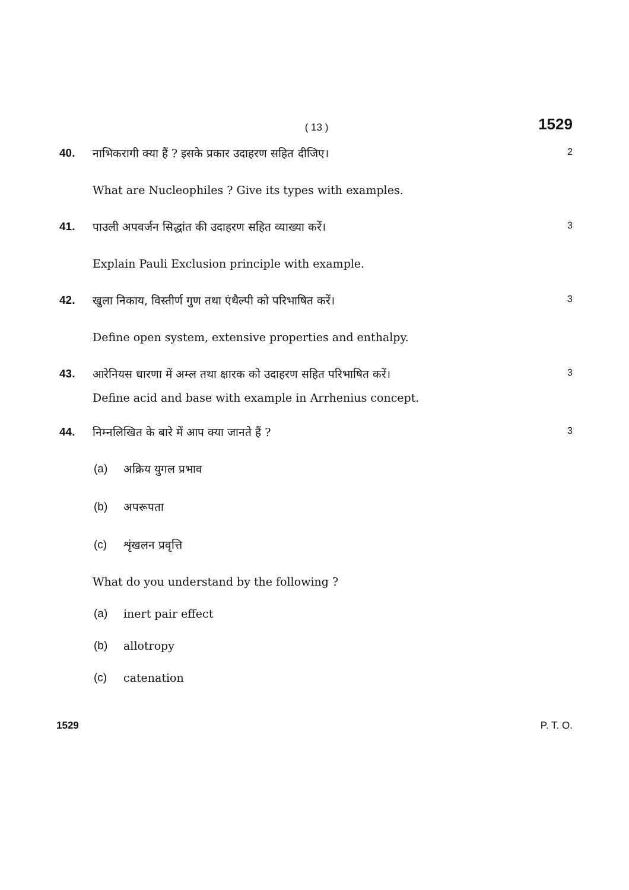( 13 )
1529
40. नाभिकरागी क्या हैं ? इसके प्रकार उदाहरण सहित दीजिए।
2
What are Nucleophiles ? Give its types with examples.
41. पाउली अपवर्जन सिद्धांत की उदाहरण सहित व्याख्या करें।
3
Explain Pauli Exclusion principle with example.
42. खुला निकाय, विस्तीर्ण गुण तथा एंथैल्पी को परिभाषित करें।
3
Define open system, extensive properties and enthalpy.
43. आरेनियस धारणा में अम्ल तथा क्षारक को उदाहरण सहित परिभाषित करें।
3
Define acid and base with example in Arrhenius concept.
44. निम्नलिखित के बारे में आप क्या जानते हैं ?
3
(a) अक्रिय युगल प्रभाव
(b) अपरूपता
(c) शृंखलन प्रवृत्ति
What do you understand by the following ?
(a) inert pair effect
(b) allotropy
(c) catenation
1529 P. T. O.